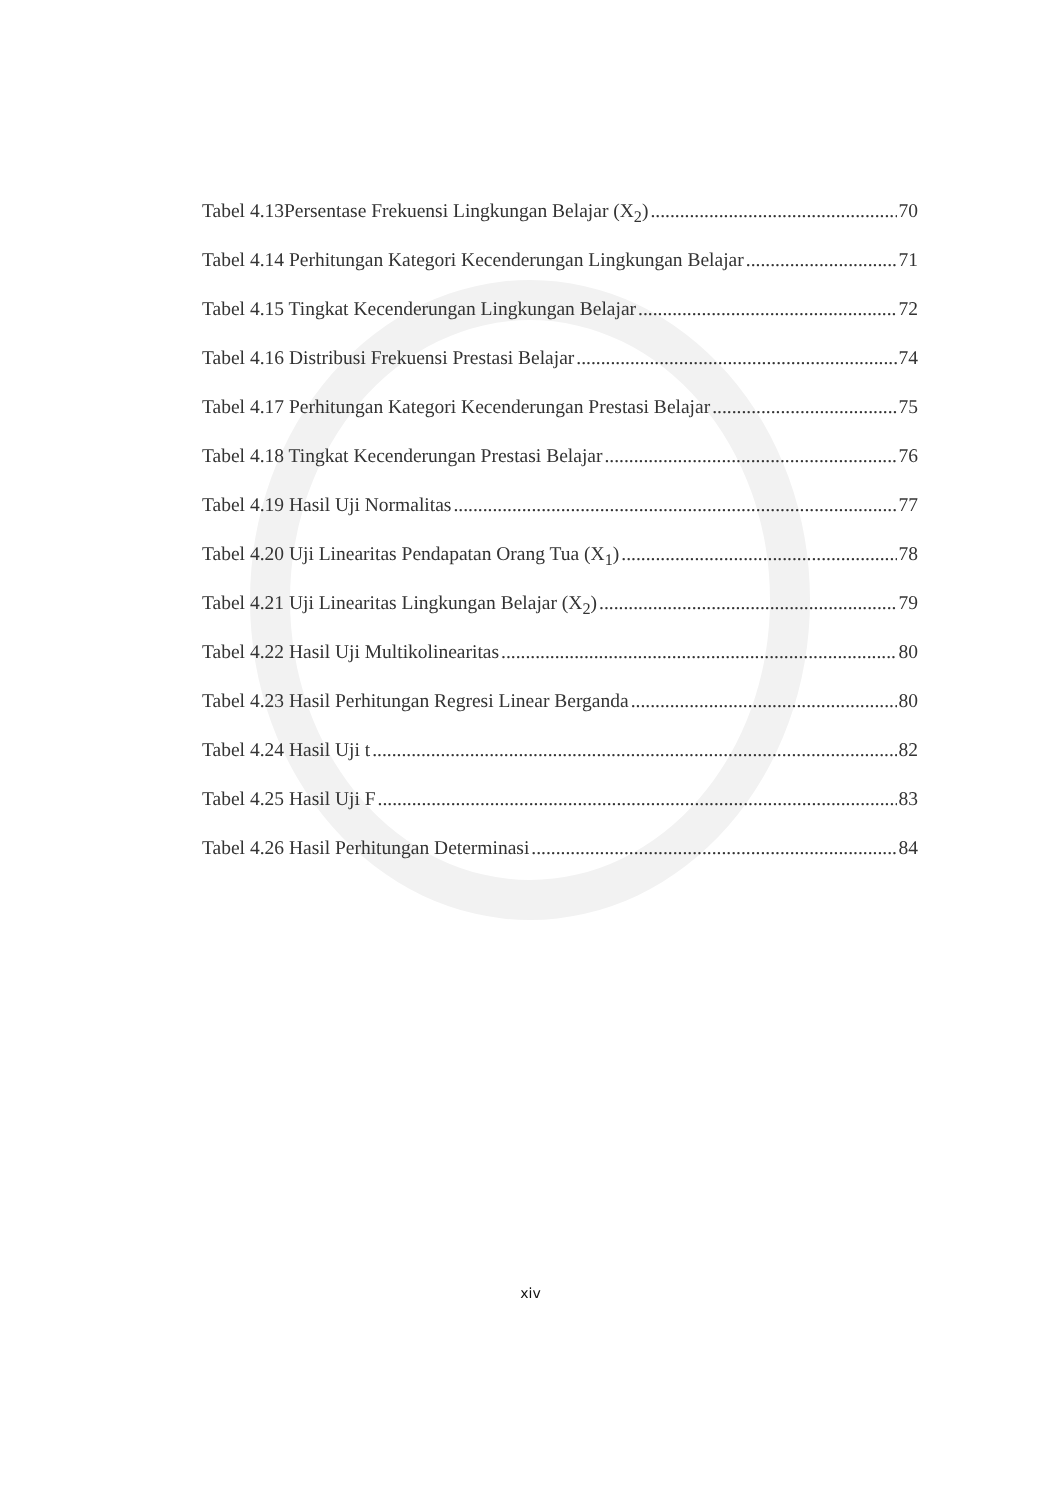Tabel 4.13Persentase Frekuensi Lingkungan Belajar (X<sub>2</sub>) 70
Tabel 4.14 Perhitungan Kategori Kecenderungan Lingkungan Belajar 71
Tabel 4.15 Tingkat Kecenderungan Lingkungan Belajar 72
Tabel 4.16 Distribusi Frekuensi Prestasi Belajar 74
Tabel 4.17 Perhitungan Kategori Kecenderungan Prestasi Belajar 75
Tabel 4.18 Tingkat Kecenderungan Prestasi Belajar 76
Tabel 4.19 Hasil Uji Normalitas 77
Tabel 4.20 Uji Linearitas Pendapatan Orang Tua (X<sub>1</sub>) 78
Tabel 4.21 Uji Linearitas Lingkungan Belajar (X<sub>2</sub>) 79
Tabel 4.22 Hasil Uji Multikolinearitas 80
Tabel 4.23 Hasil Perhitungan Regresi Linear Berganda 80
Tabel 4.24 Hasil Uji t 82
Tabel 4.25 Hasil Uji F 83
Tabel 4.26 Hasil Perhitungan Determinasi 84
xiv